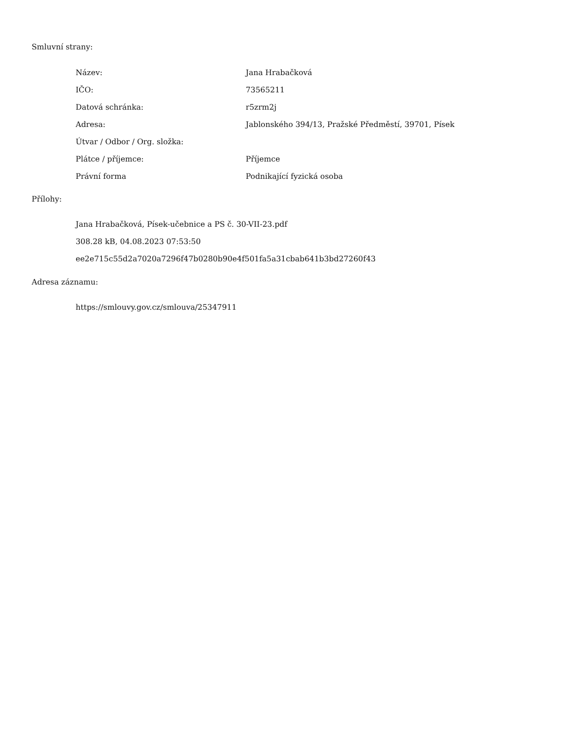Smluvní strany:
| Název: | Jana Hrabačková |
| IČO: | 73565211 |
| Datová schránka: | r5zrm2j |
| Adresa: | Jablonského 394/13, Pražské Předměstí, 39701, Písek |
| Útvar / Odbor / Org. složka: | |
| Plátce / příjemce: | Příjemce |
| Právní forma | Podnikající fyzická osoba |
Přílohy:
Jana Hrabačková, Písek-učebnice a PS č. 30-VII-23.pdf
308.28 kB, 04.08.2023 07:53:50
ee2e715c55d2a7020a7296f47b0280b90e4f501fa5a31cbab641b3bd27260f43
Adresa záznamu:
https://smlouvy.gov.cz/smlouva/25347911